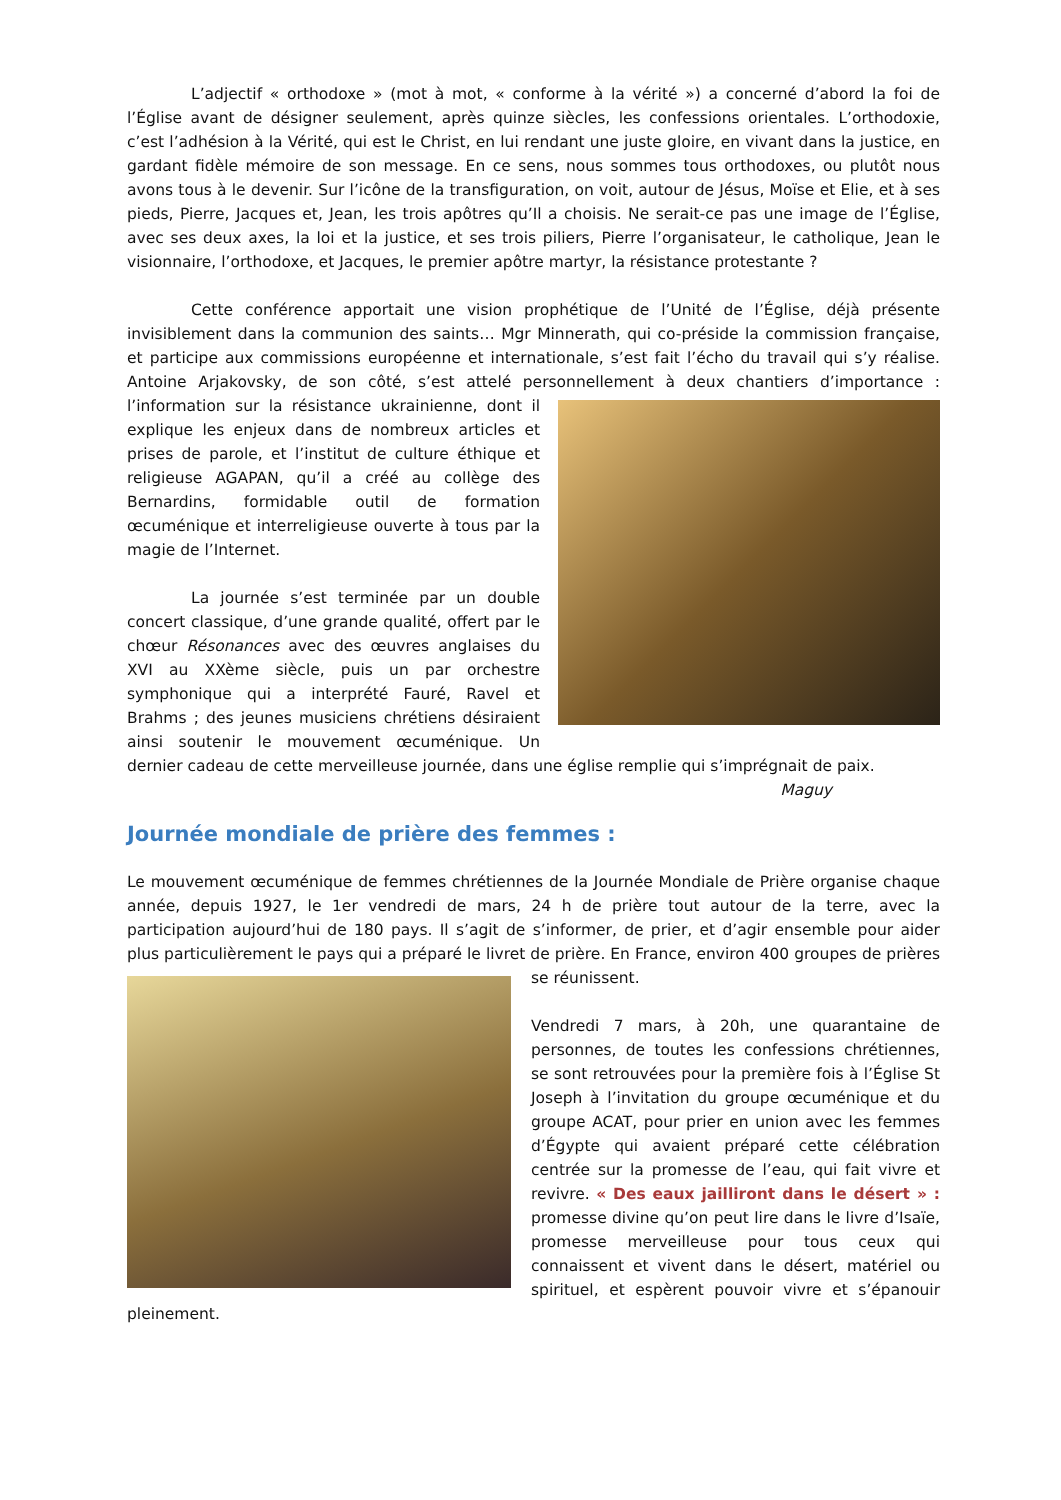L’adjectif « orthodoxe » (mot à mot, « conforme à la vérité ») a concerné d’abord la foi de l’Église avant de désigner seulement, après quinze siècles, les confessions orientales. L’orthodoxie, c’est l’adhésion à la Vérité, qui est le Christ, en lui rendant une juste gloire, en vivant dans la justice, en gardant fidèle mémoire de son message. En ce sens, nous sommes tous orthodoxes, ou plutôt nous avons tous à le devenir. Sur l’icône de la transfiguration, on voit, autour de Jésus, Moïse et Elie, et à ses pieds, Pierre, Jacques et, Jean, les trois apôtres qu’Il a choisis. Ne serait-ce pas une image de l’Église, avec ses deux axes, la loi et la justice, et ses trois piliers, Pierre l’organisateur, le catholique, Jean le visionnaire, l’orthodoxe, et Jacques, le premier apôtre martyr, la résistance protestante ?
Cette conférence apportait une vision prophétique de l’Unité de l’Église, déjà présente invisiblement dans la communion des saints… Mgr Minnerath, qui co-préside la commission française, et participe aux commissions européenne et internationale, s’est fait l’écho du travail qui s’y réalise. Antoine Arjakovsky, de son côté, s’est attelé personnellement à deux chantiers d’importance : l’information sur la résistance ukrainienne, dont il explique les enjeux dans de nombreux articles et prises de parole, et l’institut de culture éthique et religieuse AGAPAN, qu’il a créé au collège des Bernardins, formidable outil de formation œcuménique et interreligieuse ouverte à tous par la magie de l’Internet.
La journée s’est terminée par un double concert classique, d’une grande qualité, offert par le chœur Résonances avec des œuvres anglaises du XVI au XXème siècle, puis un par orchestre symphonique qui a interprété Fauré, Ravel et Brahms ; des jeunes musiciens chrétiens désiraient ainsi soutenir le mouvement œcuménique. Un dernier cadeau de cette merveilleuse journée, dans une église remplie qui s’imprégnait de paix.
Maguy
Journée mondiale de prière des femmes :
Le mouvement œcuménique de femmes chrétiennes de la Journée Mondiale de Prière organise chaque année, depuis 1927, le 1er vendredi de mars, 24 h de prière tout autour de la terre, avec la participation aujourd’hui de 180 pays. Il s’agit de s’informer, de prier, et d’agir ensemble pour aider plus particulièrement le pays qui a préparé le livret de prière. En France, environ 400 groupes de prières se réunissent.
Vendredi 7 mars, à 20h, une quarantaine de personnes, de toutes les confessions chrétiennes, se sont retrouvées pour la première fois à l’Église St Joseph à l’invitation du groupe œcuménique et du groupe ACAT, pour prier en union avec les femmes d’Égypte qui avaient préparé cette célébration centrée sur la promesse de l’eau, qui fait vivre et revivre. « Des eaux jailliront dans le désert » : promesse divine qu’on peut lire dans le livre d’Isaïe, promesse merveilleuse pour tous ceux qui connaissent et vivent dans le désert, matériel ou spirituel, et espèrent pouvoir vivre et s’épanouir pleinement.